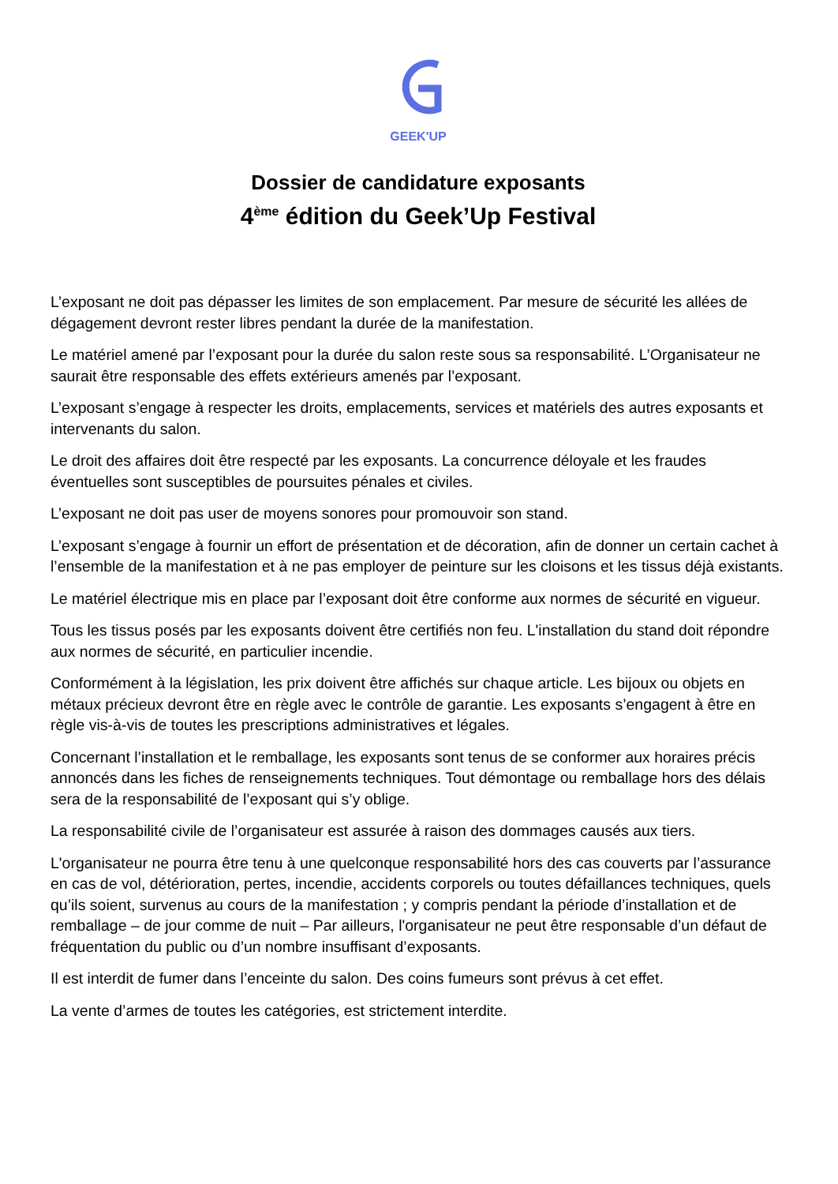GEEK'UP
Dossier de candidature exposants
4<sup>ème</sup> édition du Geek’Up Festival
L’exposant ne doit pas dépasser les limites de son emplacement. Par mesure de sécurité les allées de dégagement devront rester libres pendant la durée de la manifestation.
Le matériel amené par l’exposant pour la durée du salon reste sous sa responsabilité. L’Organisateur ne saurait être responsable des effets extérieurs amenés par l’exposant.
L’exposant s’engage à respecter les droits, emplacements, services et matériels des autres exposants et intervenants du salon.
Le droit des affaires doit être respecté par les exposants. La concurrence déloyale et les fraudes éventuelles sont susceptibles de poursuites pénales et civiles.
L’exposant ne doit pas user de moyens sonores pour promouvoir son stand.
L’exposant s’engage à fournir un effort de présentation et de décoration, afin de donner un certain cachet à l’ensemble de la manifestation et à ne pas employer de peinture sur les cloisons et les tissus déjà existants.
Le matériel électrique mis en place par l’exposant doit être conforme aux normes de sécurité en vigueur.
Tous les tissus posés par les exposants doivent être certifiés non feu. L'installation du stand doit répondre aux normes de sécurité, en particulier incendie.
Conformément à la législation, les prix doivent être affichés sur chaque article. Les bijoux ou objets en métaux précieux devront être en règle avec le contrôle de garantie. Les exposants s’engagent à être en règle vis-à-vis de toutes les prescriptions administratives et légales.
Concernant l’installation et le remballage, les exposants sont tenus de se conformer aux horaires précis annoncés dans les fiches de renseignements techniques. Tout démontage ou remballage hors des délais sera de la responsabilité de l’exposant qui s’y oblige.
La responsabilité civile de l’organisateur est assurée à raison des dommages causés aux tiers.
L'organisateur ne pourra être tenu à une quelconque responsabilité hors des cas couverts par l’assurance en cas de vol, détérioration, pertes, incendie, accidents corporels ou toutes défaillances techniques, quels qu’ils soient, survenus au cours de la manifestation ; y compris pendant la période d’installation et de remballage – de jour comme de nuit – Par ailleurs, l'organisateur ne peut être responsable d’un défaut de fréquentation du public ou d’un nombre insuffisant d’exposants.
Il est interdit de fumer dans l’enceinte du salon. Des coins fumeurs sont prévus à cet effet.
La vente d’armes de toutes les catégories, est strictement interdite.